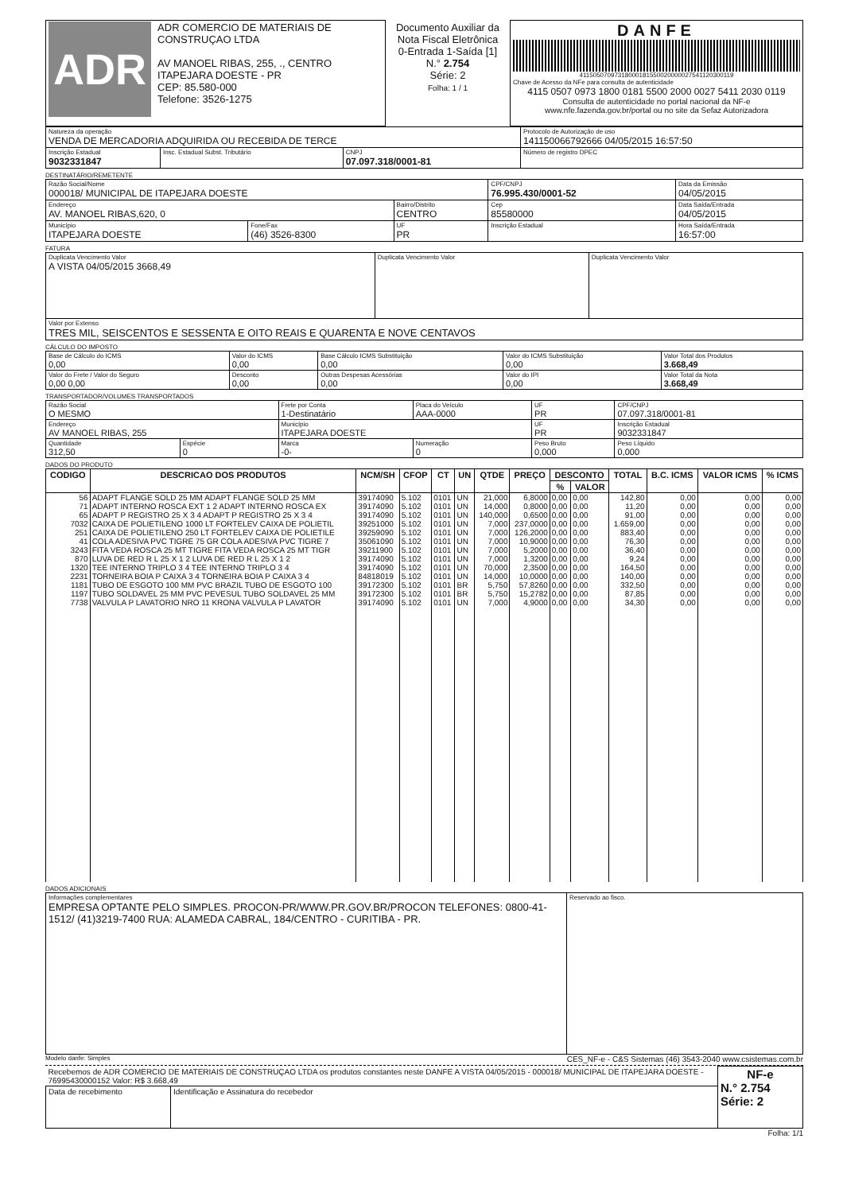| ADR ADR COMERCIO DE MATERIAIS DE CONSTRUÇAO LTDA AV MANOEL RIBAS, 255, ., CENTRO ITAPEJARA DOESTE - PR CEP: 85.580-000 Telefone: 3526-1275 | Documento Auxiliar da Nota Fiscal Eletrônica 0-Entrada 1-Saída [1] N.° 2.754 Série: 2 Folha: 1 / 1 | DANFE 41150507097318000181550020000027541120300119 Chave de Acesso da NFe para consulta de autenticidade 4115 0507 0973 1800 0181 5500 2000 0027 5411 2030 0119 Consulta de autenticidade no portal nacional da NF-e www.nfe.fazenda.gov.br/portal ou no site da Sefaz Autorizadora |
| Natureza da operação VENDA DE MERCADORIA ADQUIRIDA OU RECEBIDA DE TERCE | | | Protocolo de Autorização de uso 141150066792666 04/05/2015 16:57:50 |
| Inscrição Estadual 9032331847 | Insc. Estadual Subst. Tributário | CNPJ 07.097.318/0001-81 | Número de registro DPEC |
DESTINATÁRIO/REMETENTE
| Razão Social/Nome 000018/ MUNICIPAL DE ITAPEJARA DOESTE | | | CPF/CNPJ 76.995.430/0001-52 | | Data da Emissão 04/05/2015 |
| Endereço AV. MANOEL RIBAS,620, 0 | | Bairro/Distrito CENTRO | | Cep 85580000 | Data Saída/Entrada 04/05/2015 |
| Município ITAPEJARA DOESTE | Fone/Fax (46) 3526-8300 | UF PR | Inscrição Estadual | | Hora Saída/Entrada 16:57:00 |
FATURA
| Duplicata Vencimento Valor A VISTA 04/05/2015 3668,49 | Duplicata Vencimento Valor | Duplicata Vencimento Valor |
| Valor por Extenso TRES MIL, SEISCENTOS E SESSENTA E OITO REAIS E QUARENTA E NOVE CENTAVOS | | |
CÁLCULO DO IMPOSTO
| Base de Cálculo do ICMS 0,00 | Valor do ICMS 0,00 | Base Cálculo ICMS Substituição 0,00 | Valor do ICMS Substituição 0,00 | Valor Total dos Produtos 3.668,49 |
| Valor do Frete / Valor do Seguro 0,00 0,00 | Desconto 0,00 | Outras Despesas Acessórias 0,00 | Valor do IPI 0,00 | Valor Total da Nota 3.668,49 |
TRANSPORTADOR/VOLUMES TRANSPORTADOS
| Razão Social O MESMO | | Frete por Conta 1-Destinatário | Placa do Veículo AAA-0000 | UF PR | CPF/CNPJ 07.097.318/0001-81 |
| Endereço AV MANOEL RIBAS, 255 | | Município ITAPEJARA DOESTE | | UF PR | Inscrição Estadual 9032331847 |
| Quantidade 312,50 | Espécie 0 | Marca -0- | Numeração 0 | Peso Bruto 0,000 | Peso Líquido 0,000 |
DADOS DO PRODUTO
| CODIGO | DESCRICAO DOS PRODUTOS | NCM/SH | CFOP | CT | UN | QTDE | PREÇO | DESCONTO | | TOTAL | B.C. ICMS | VALOR ICMS | % ICMS |
| --- | --- | --- | --- | --- | --- | --- | --- | --- | --- | --- | --- | --- | --- |
| | | | | | | | | % | VALOR | | | | |
| 56 | ADAPT FLANGE SOLD 25 MM ADAPT FLANGE SOLD 25 MM | 39174090 | 5.102 | 0101 | UN | 21,000 | 6,8000 | 0,00 | 0,00 | 142,80 | 0,00 | 0,00 | 0,00 |
| 71 | ADAPT INTERNO ROSCA EXT 1 2 ADAPT INTERNO ROSCA EX | 39174090 | 5.102 | 0101 | UN | 14,000 | 0,8000 | 0,00 | 0,00 | 11,20 | 0,00 | 0,00 | 0,00 |
| 65 | ADAPT P REGISTRO 25 X 3 4 ADAPT P REGISTRO 25 X 3 4 | 39174090 | 5.102 | 0101 | UN | 140,000 | 0,6500 | 0,00 | 0,00 | 91,00 | 0,00 | 0,00 | 0,00 |
| 7032 | CAIXA DE POLIETILENO 1000 LT FORTELEV CAIXA DE POLIETIL | 39251000 | 5.102 | 0101 | UN | 7,000 | 237,0000 | 0,00 | 0,00 | 1.659,00 | 0,00 | 0,00 | 0,00 |
| 251 | CAIXA DE POLIETILENO 250 LT FORTELEV CAIXA DE POLIETILE | 39259090 | 5.102 | 0101 | UN | 7,000 | 126,2000 | 0,00 | 0,00 | 883,40 | 0,00 | 0,00 | 0,00 |
| 41 | COLA ADESIVA PVC TIGRE 75 GR COLA ADESIVA PVC TIGRE 7 | 35061090 | 5.102 | 0101 | UN | 7,000 | 10,9000 | 0,00 | 0,00 | 76,30 | 0,00 | 0,00 | 0,00 |
| 3243 | FITA VEDA ROSCA 25 MT TIGRE FITA VEDA ROSCA 25 MT TIGR | 39211900 | 5.102 | 0101 | UN | 7,000 | 5,2000 | 0,00 | 0,00 | 36,40 | 0,00 | 0,00 | 0,00 |
| 870 | LUVA DE RED R L 25 X 1 2 LUVA DE RED R L 25 X 1 2 | 39174090 | 5.102 | 0101 | UN | 7,000 | 1,3200 | 0,00 | 0,00 | 9,24 | 0,00 | 0,00 | 0,00 |
| 1320 | TEE INTERNO TRIPLO 3 4 TEE INTERNO TRIPLO 3 4 | 39174090 | 5.102 | 0101 | UN | 70,000 | 2,3500 | 0,00 | 0,00 | 164,50 | 0,00 | 0,00 | 0,00 |
| 2231 | TORNEIRA BOIA P CAIXA 3 4 TORNEIRA BOIA P CAIXA 3 4 | 84818019 | 5.102 | 0101 | UN | 14,000 | 10,0000 | 0,00 | 0,00 | 140,00 | 0,00 | 0,00 | 0,00 |
| 1181 | TUBO DE ESGOTO 100 MM PVC BRAZIL TUBO DE ESGOTO 100 | 39172300 | 5.102 | 0101 | BR | 5,750 | 57,8260 | 0,00 | 0,00 | 332,50 | 0,00 | 0,00 | 0,00 |
| 1197 | TUBO SOLDAVEL 25 MM PVC PEVESUL TUBO SOLDAVEL 25 MM | 39172300 | 5.102 | 0101 | BR | 5,750 | 15,2782 | 0,00 | 0,00 | 87,85 | 0,00 | 0,00 | 0,00 |
| 7738 | VALVULA P LAVATORIO NRO 11 KRONA VALVULA P LAVATOR | 39174090 | 5.102 | 0101 | UN | 7,000 | 4,9000 | 0,00 | 0,00 | 34,30 | 0,00 | 0,00 | 0,00 |
DADOS ADICIONAIS
| Informações complementares EMPRESA OPTANTE PELO SIMPLES. PROCON-PR/WWW.PR.GOV.BR/PROCON TELEFONES: 0800-41-1512/ (41)3219-7400 RUA: ALAMEDA CABRAL, 184/CENTRO - CURITIBA - PR. | Reservado ao fisco. |
Modelo danfe: Simples CES_NF-e - C&S Sistemas (46) 3543-2040 www.csistemas.com.br
| Recebemos de ADR COMERCIO DE MATERIAIS DE CONSTRUÇAO LTDA os produtos constantes neste DANFE A VISTA 04/05/2015 - 000018/ MUNICIPAL DE ITAPEJARA DOESTE - 76995430000152 Valor: R$ 3.668,49 | | NF-e N.° 2.754 Série: 2 |
| Data de recebimento | Identificação e Assinatura do recebedor | |
Folha: 1/1